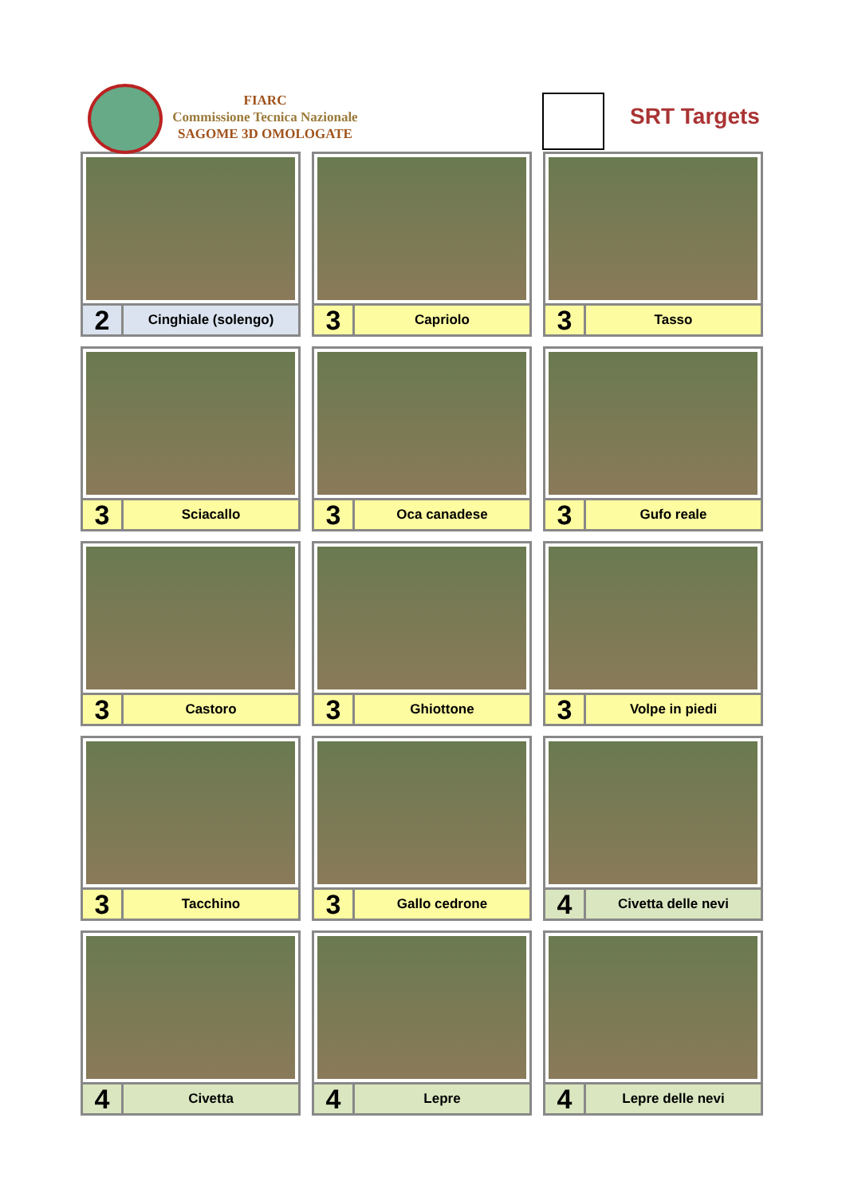FIARC
Commissione Tecnica Nazionale
SAGOME 3D OMOLOGATE
SRT Targets
2
Cinghiale (solengo)
3
Capriolo
3
Tasso
3
Sciacallo
3
Oca canadese
3
Gufo reale
3
Castoro
3
Ghiottone
3
Volpe in piedi
3
Tacchino
3
Gallo cedrone
4
Civetta delle nevi
4
Civetta
4
Lepre
4
Lepre delle nevi